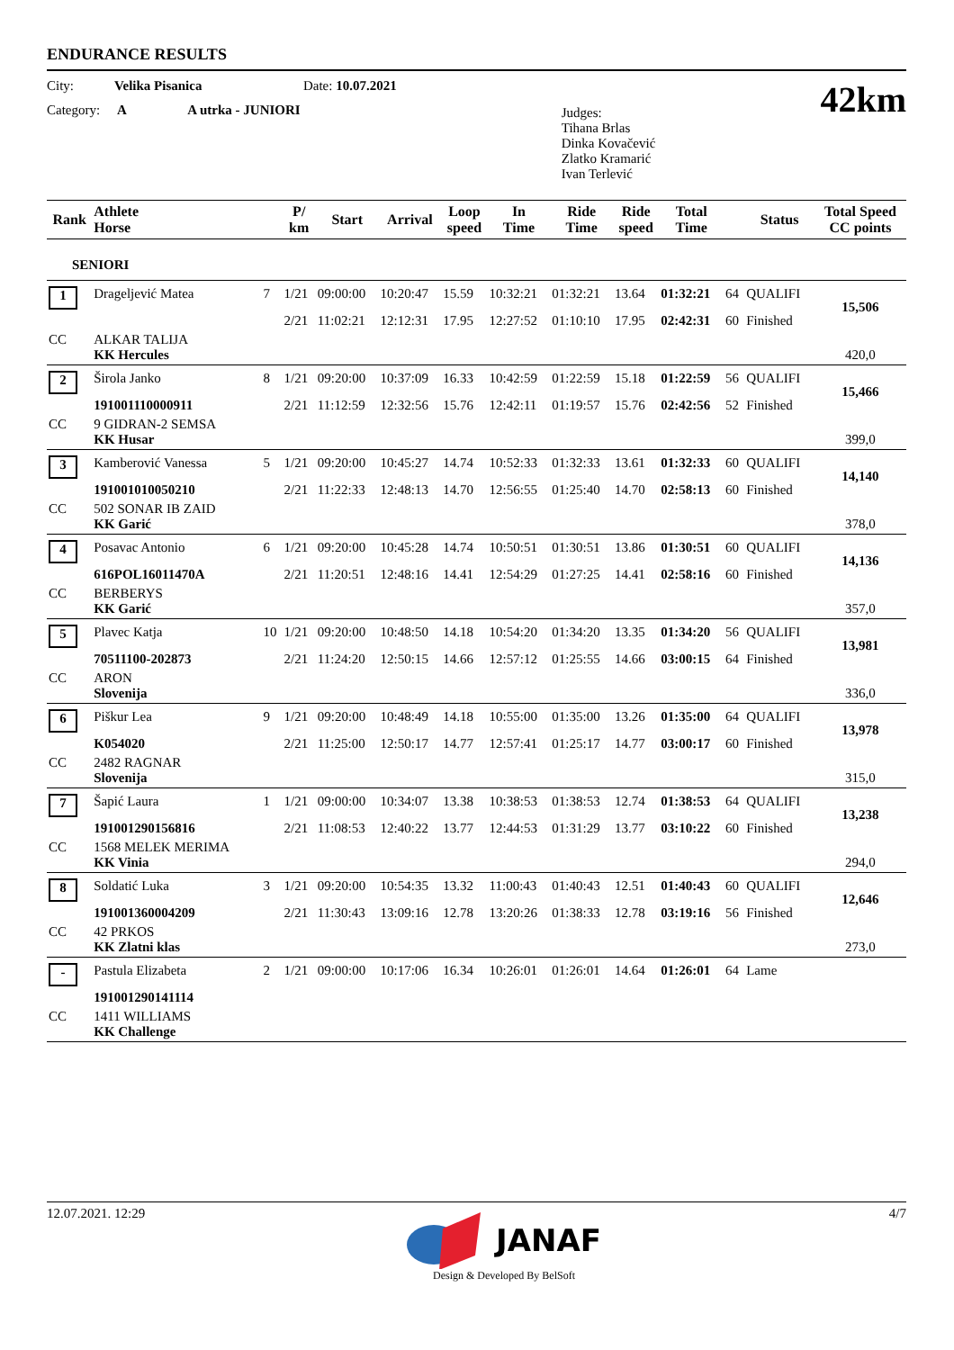ENDURANCE RESULTS
City: Velika Pisanica Date: 10.07.2021
Category: A A utrka - JUNIORI
Judges:
Tihana Brlas
Dinka Kovačević
Zlatko Kramarić
Ivan Terlević
42km
| Rank | Athlete Horse | | P/ km | Start | Arrival | Loop speed | In Time | Ride Time | Ride speed | Total Time | | Status | Total Speed CC points |
| --- | --- | --- | --- | --- | --- | --- | --- | --- | --- | --- | --- | --- | --- |
| SENIORI | | | | | | | | | | | | | |
| 1 | Drageljević Matea | 7 | 1/21 | 09:00:00 | 10:20:47 | 15.59 | 10:32:21 | 01:32:21 | 13.64 | 01:32:21 | 64 | QUALIFI | 15,506 |
| | | | 2/21 | 11:02:21 | 12:12:31 | 17.95 | 12:27:52 | 01:10:10 | 17.95 | 02:42:31 | 60 | Finished | |
| CC | ALKAR TALIJA KK Hercules | | | | | | | | | | | | 420,0 |
| 2 | Širola Janko | 8 | 1/21 | 09:20:00 | 10:37:09 | 16.33 | 10:42:59 | 01:22:59 | 15.18 | 01:22:59 | 56 | QUALIFI | 15,466 |
| | 191001110000911 | | 2/21 | 11:12:59 | 12:32:56 | 15.76 | 12:42:11 | 01:19:57 | 15.76 | 02:42:56 | 52 | Finished | |
| CC | 9 GIDRAN-2 SEMSA KK Husar | | | | | | | | | | | | 399,0 |
| 3 | Kamberović Vanessa | 5 | 1/21 | 09:20:00 | 10:45:27 | 14.74 | 10:52:33 | 01:32:33 | 13.61 | 01:32:33 | 60 | QUALIFI | 14,140 |
| | 191001010050210 | | 2/21 | 11:22:33 | 12:48:13 | 14.70 | 12:56:55 | 01:25:40 | 14.70 | 02:58:13 | 60 | Finished | |
| CC | 502 SONAR IB ZAID KK Garić | | | | | | | | | | | | 378,0 |
| 4 | Posavac Antonio | 6 | 1/21 | 09:20:00 | 10:45:28 | 14.74 | 10:50:51 | 01:30:51 | 13.86 | 01:30:51 | 60 | QUALIFI | 14,136 |
| | 616POL16011470A | | 2/21 | 11:20:51 | 12:48:16 | 14.41 | 12:54:29 | 01:27:25 | 14.41 | 02:58:16 | 60 | Finished | |
| CC | BERBERYS KK Garić | | | | | | | | | | | | 357,0 |
| 5 | Plavec Katja | 10 | 1/21 | 09:20:00 | 10:48:50 | 14.18 | 10:54:20 | 01:34:20 | 13.35 | 01:34:20 | 56 | QUALIFI | 13,981 |
| | 70511100-202873 | | 2/21 | 11:24:20 | 12:50:15 | 14.66 | 12:57:12 | 01:25:55 | 14.66 | 03:00:15 | 64 | Finished | |
| CC | ARON Slovenija | | | | | | | | | | | | 336,0 |
| 6 | Piškur Lea | 9 | 1/21 | 09:20:00 | 10:48:49 | 14.18 | 10:55:00 | 01:35:00 | 13.26 | 01:35:00 | 64 | QUALIFI | 13,978 |
| | K054020 | | 2/21 | 11:25:00 | 12:50:17 | 14.77 | 12:57:41 | 01:25:17 | 14.77 | 03:00:17 | 60 | Finished | |
| CC | 2482 RAGNAR Slovenija | | | | | | | | | | | | 315,0 |
| 7 | Šapić Laura | 1 | 1/21 | 09:00:00 | 10:34:07 | 13.38 | 10:38:53 | 01:38:53 | 12.74 | 01:38:53 | 64 | QUALIFI | 13,238 |
| | 191001290156816 | | 2/21 | 11:08:53 | 12:40:22 | 13.77 | 12:44:53 | 01:31:29 | 13.77 | 03:10:22 | 60 | Finished | |
| CC | 1568 MELEK MERIMA KK Vinia | | | | | | | | | | | | 294,0 |
| 8 | Soldatić Luka | 3 | 1/21 | 09:20:00 | 10:54:35 | 13.32 | 11:00:43 | 01:40:43 | 12.51 | 01:40:43 | 60 | QUALIFI | 12,646 |
| | 191001360004209 | | 2/21 | 11:30:43 | 13:09:16 | 12.78 | 13:20:26 | 01:38:33 | 12.78 | 03:19:16 | 56 | Finished | |
| CC | 42 PRKOS KK Zlatni klas | | | | | | | | | | | | 273,0 |
| - | Pastula Elizabeta | 2 | 1/21 | 09:00:00 | 10:17:06 | 16.34 | 10:26:01 | 01:26:01 | 14.64 | 01:26:01 | 64 | Lame | |
| | 191001290141114 | | | | | | | | | | | | |
| CC | 1411 WILLIAMS KK Challenge | | | | | | | | | | | | |
12.07.2021. 12:29 4/7
JANAF
Design & Developed By BelSoft